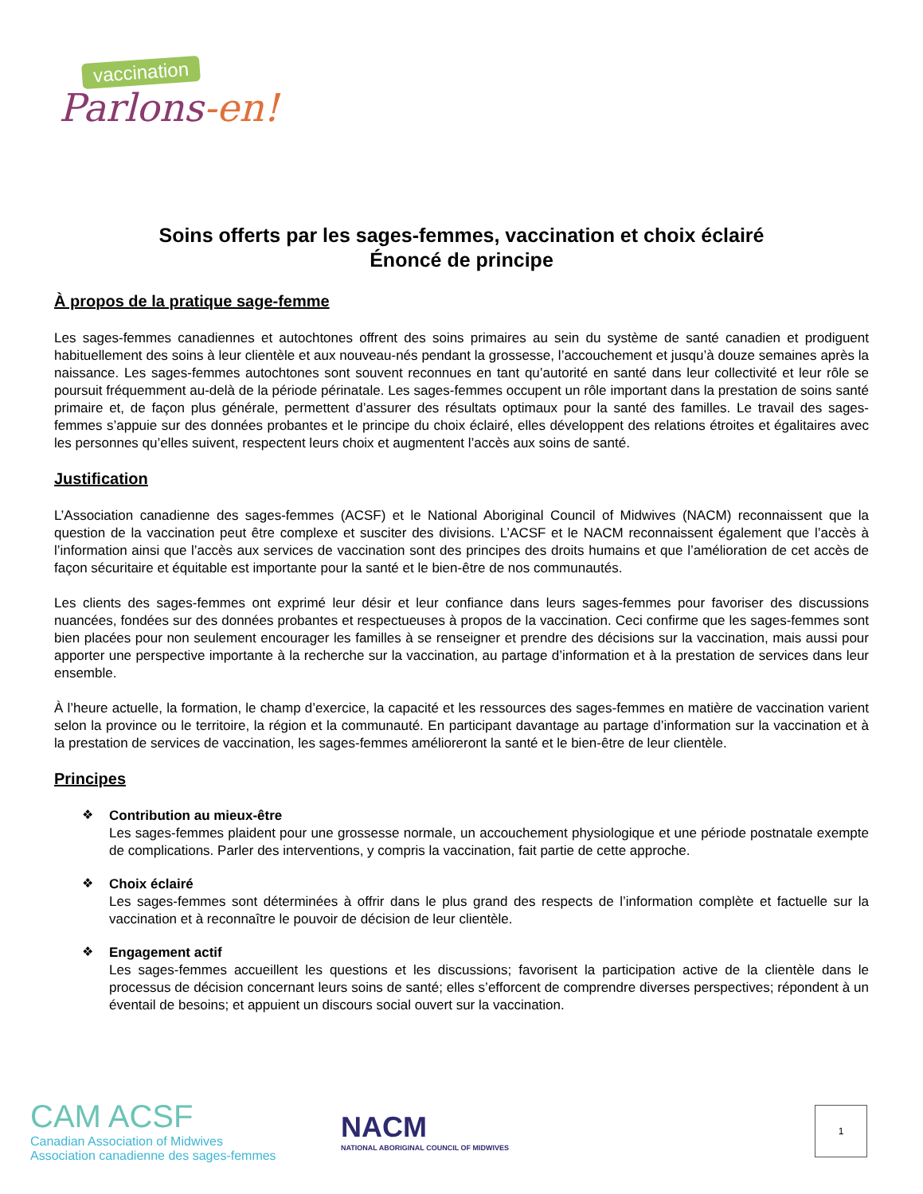vaccination
Parlons-en!
Soins offerts par les sages-femmes, vaccination et choix éclairé
Énoncé de principe
À propos de la pratique sage-femme
Les sages-femmes canadiennes et autochtones offrent des soins primaires au sein du système de santé canadien et prodiguent habituellement des soins à leur clientèle et aux nouveau-nés pendant la grossesse, l’accouchement et jusqu’à douze semaines après la naissance. Les sages-femmes autochtones sont souvent reconnues en tant qu’autorité en santé dans leur collectivité et leur rôle se poursuit fréquemment au-delà de la période périnatale. Les sages-femmes occupent un rôle important dans la prestation de soins santé primaire et, de façon plus générale, permettent d’assurer des résultats optimaux pour la santé des familles. Le travail des sages-femmes s’appuie sur des données probantes et le principe du choix éclairé, elles développent des relations étroites et égalitaires avec les personnes qu’elles suivent, respectent leurs choix et augmentent l’accès aux soins de santé.
Justification
L’Association canadienne des sages-femmes (ACSF) et le National Aboriginal Council of Midwives (NACM) reconnaissent que la question de la vaccination peut être complexe et susciter des divisions. L’ACSF et le NACM reconnaissent également que l’accès à l’information ainsi que l’accès aux services de vaccination sont des principes des droits humains et que l’amélioration de cet accès de façon sécuritaire et équitable est importante pour la santé et le bien-être de nos communautés.
Les clients des sages-femmes ont exprimé leur désir et leur confiance dans leurs sages-femmes pour favoriser des discussions nuancées, fondées sur des données probantes et respectueuses à propos de la vaccination. Ceci confirme que les sages-femmes sont bien placées pour non seulement encourager les familles à se renseigner et prendre des décisions sur la vaccination, mais aussi pour apporter une perspective importante à la recherche sur la vaccination, au partage d’information et à la prestation de services dans leur ensemble.
À l’heure actuelle, la formation, le champ d’exercice, la capacité et les ressources des sages-femmes en matière de vaccination varient selon la province ou le territoire, la région et la communauté. En participant davantage au partage d’information sur la vaccination et à la prestation de services de vaccination, les sages-femmes amélioreront la santé et le bien-être de leur clientèle.
Principes
❖
Contribution au mieux-être
Les sages-femmes plaident pour une grossesse normale, un accouchement physiologique et une période postnatale exempte de complications. Parler des interventions, y compris la vaccination, fait partie de cette approche.
❖
Choix éclairé
Les sages-femmes sont déterminées à offrir dans le plus grand des respects de l’information complète et factuelle sur la vaccination et à reconnaître le pouvoir de décision de leur clientèle.
❖
Engagement actif
Les sages-femmes accueillent les questions et les discussions; favorisent la participation active de la clientèle dans le processus de décision concernant leurs soins de santé; elles s’efforcent de comprendre diverses perspectives; répondent à un éventail de besoins; et appuient un discours social ouvert sur la vaccination.
CAM ACSF
Canadian Association of Midwives
Association canadienne des sages-femmes
NACM
NATIONAL ABORIGINAL COUNCIL OF MIDWIVES
1